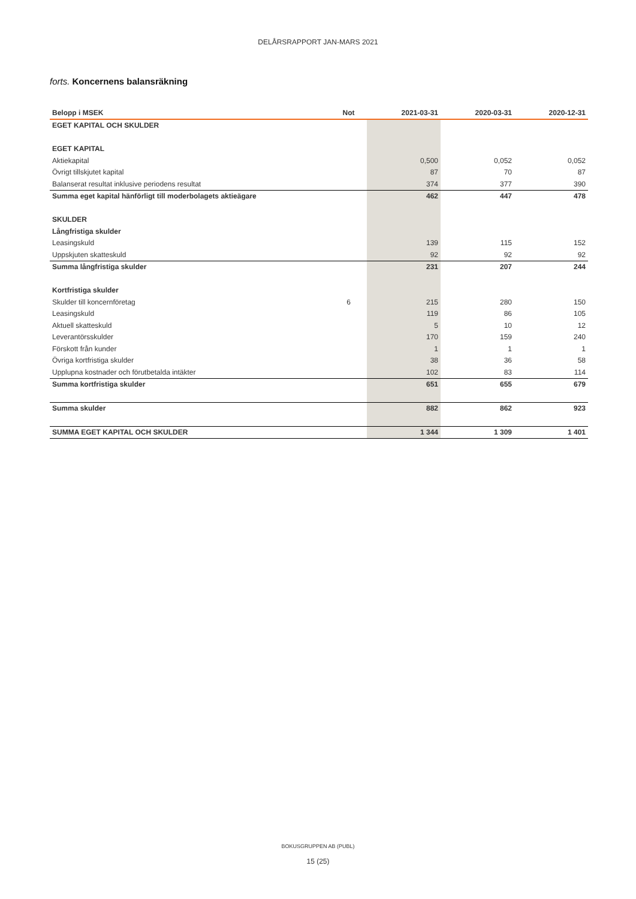DELÅRSRAPPORT JAN-MARS 2021
forts. Koncernens balansräkning
| Belopp i MSEK | Not | 2021-03-31 | 2020-03-31 | 2020-12-31 |
| --- | --- | --- | --- | --- |
| EGET KAPITAL OCH SKULDER | | | | |
| EGET KAPITAL | | | | |
| Aktiekapital | | 0,500 | 0,052 | 0,052 |
| Övrigt tillskjutet kapital | | 87 | 70 | 87 |
| Balanserat resultat inklusive periodens resultat | | 374 | 377 | 390 |
| Summa eget kapital hänförligt till moderbolagets aktieägare | | 462 | 447 | 478 |
| SKULDER | | | | |
| Långfristiga skulder | | | | |
| Leasingskuld | | 139 | 115 | 152 |
| Uppskjuten skatteskuld | | 92 | 92 | 92 |
| Summa långfristiga skulder | | 231 | 207 | 244 |
| Kortfristiga skulder | | | | |
| Skulder till koncernföretag | 6 | 215 | 280 | 150 |
| Leasingskuld | | 119 | 86 | 105 |
| Aktuell skatteskuld | | 5 | 10 | 12 |
| Leverantörsskulder | | 170 | 159 | 240 |
| Förskott från kunder | | 1 | 1 | 1 |
| Övriga kortfristiga skulder | | 38 | 36 | 58 |
| Upplupna kostnader och förutbetalda intäkter | | 102 | 83 | 114 |
| Summa kortfristiga skulder | | 651 | 655 | 679 |
| Summa skulder | | 882 | 862 | 923 |
| SUMMA EGET KAPITAL OCH SKULDER | | 1 344 | 1 309 | 1 401 |
BOKUSGRUPPEN AB (PUBL)
15 (25)